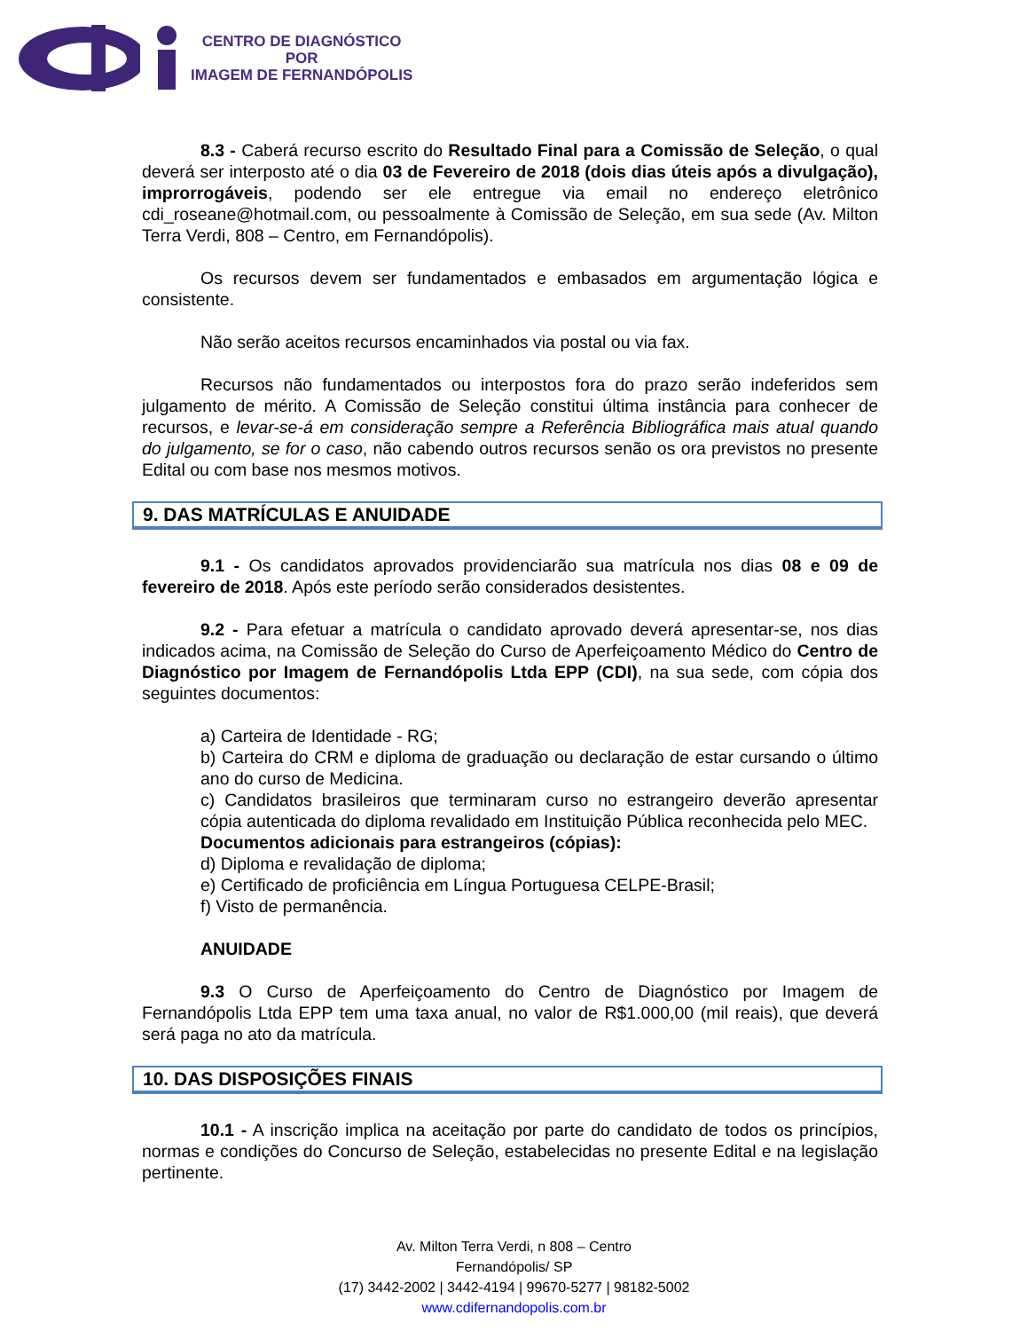CENTRO DE DIAGNÓSTICO
POR
IMAGEM DE FERNANDÓPOLIS
8.3 - Caberá recurso escrito do Resultado Final para a Comissão de Seleção, o qual deverá ser interposto até o dia 03 de Fevereiro de 2018 (dois dias úteis após a divulgação), improrrogáveis, podendo ser ele entregue via email no endereço eletrônico cdi_roseane@hotmail.com, ou pessoalmente à Comissão de Seleção, em sua sede (Av. Milton Terra Verdi, 808 – Centro, em Fernandópolis).
Os recursos devem ser fundamentados e embasados em argumentação lógica e consistente.
Não serão aceitos recursos encaminhados via postal ou via fax.
Recursos não fundamentados ou interpostos fora do prazo serão indeferidos sem julgamento de mérito. A Comissão de Seleção constitui última instância para conhecer de recursos, e levar-se-á em consideração sempre a Referência Bibliográfica mais atual quando do julgamento, se for o caso, não cabendo outros recursos senão os ora previstos no presente Edital ou com base nos mesmos motivos.
9. DAS MATRÍCULAS E ANUIDADE
9.1 - Os candidatos aprovados providenciarão sua matrícula nos dias 08 e 09 de fevereiro de 2018. Após este período serão considerados desistentes.
9.2 - Para efetuar a matrícula o candidato aprovado deverá apresentar-se, nos dias indicados acima, na Comissão de Seleção do Curso de Aperfeiçoamento Médico do Centro de Diagnóstico por Imagem de Fernandópolis Ltda EPP (CDI), na sua sede, com cópia dos seguintes documentos:
a) Carteira de Identidade - RG;
b) Carteira do CRM e diploma de graduação ou declaração de estar cursando o último ano do curso de Medicina.
c) Candidatos brasileiros que terminaram curso no estrangeiro deverão apresentar cópia autenticada do diploma revalidado em Instituição Pública reconhecida pelo MEC.
Documentos adicionais para estrangeiros (cópias):
d) Diploma e revalidação de diploma;
e) Certificado de proficiência em Língua Portuguesa CELPE-Brasil;
f) Visto de permanência.
ANUIDADE
9.3 O Curso de Aperfeiçoamento do Centro de Diagnóstico por Imagem de Fernandópolis Ltda EPP tem uma taxa anual, no valor de R$1.000,00 (mil reais), que deverá será paga no ato da matrícula.
10. DAS DISPOSIÇÕES FINAIS
10.1 - A inscrição implica na aceitação por parte do candidato de todos os princípios, normas e condições do Concurso de Seleção, estabelecidas no presente Edital e na legislação pertinente.
Av. Milton Terra Verdi, n 808 – Centro
Fernandópolis/ SP
(17) 3442-2002 | 3442-4194 | 99670-5277 | 98182-5002
www.cdifernandopolis.com.br